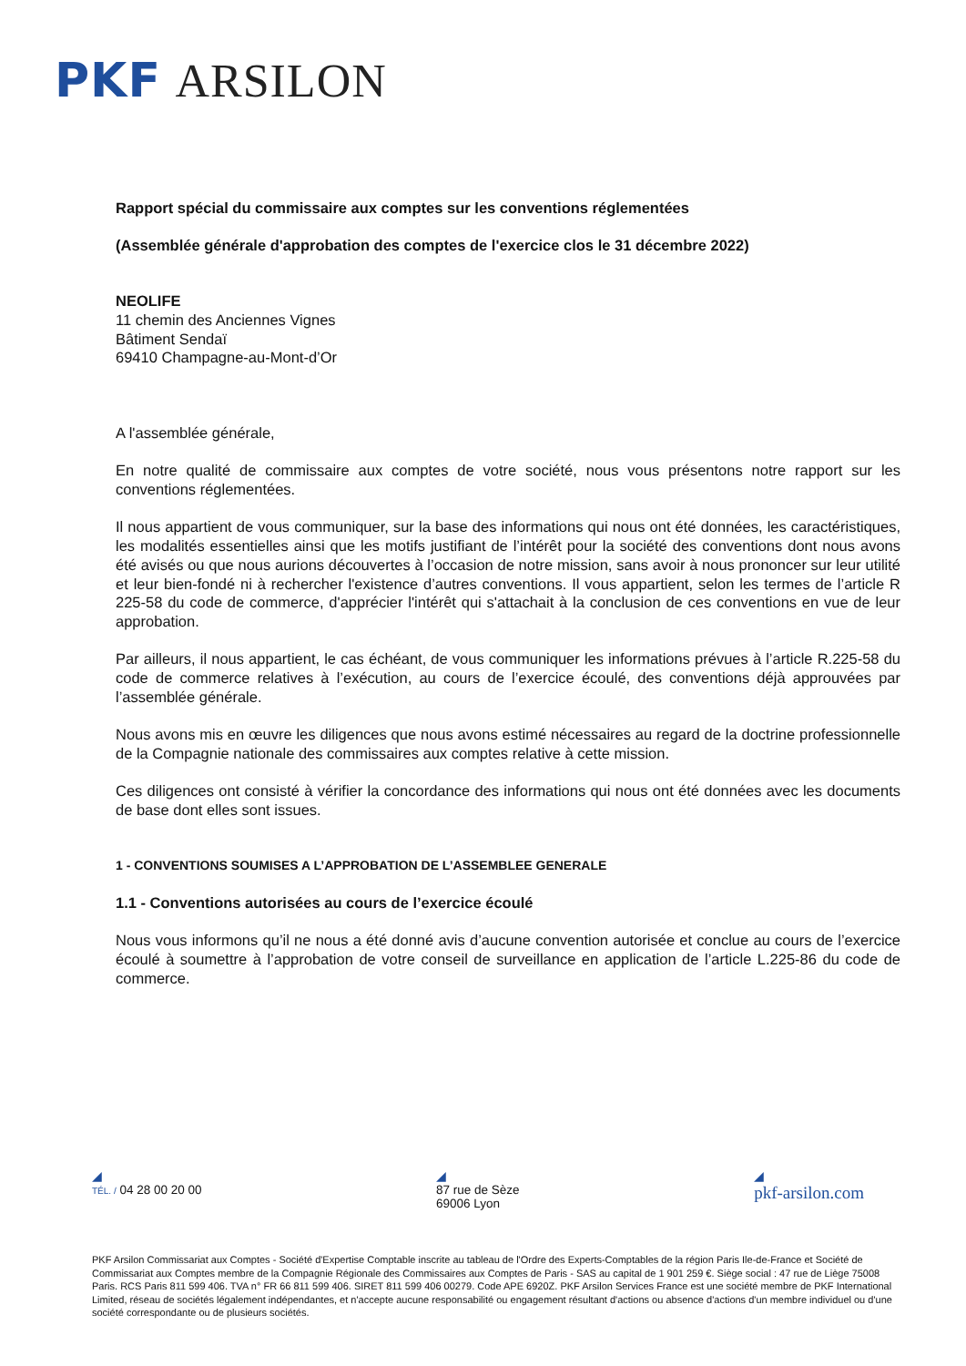PKF ARSILON
Rapport spécial du commissaire aux comptes sur les conventions réglementées
(Assemblée générale d'approbation des comptes de l'exercice clos le 31 décembre 2022)
NEOLIFE
11 chemin des Anciennes Vignes
Bâtiment Sendaï
69410 Champagne-au-Mont-d’Or
A l'assemblée générale,
En notre qualité de commissaire aux comptes de votre société, nous vous présentons notre rapport sur les conventions réglementées.
Il nous appartient de vous communiquer, sur la base des informations qui nous ont été données, les caractéristiques, les modalités essentielles ainsi que les motifs justifiant de l’intérêt pour la société des conventions dont nous avons été avisés ou que nous aurions découvertes à l’occasion de notre mission, sans avoir à nous prononcer sur leur utilité et leur bien-fondé ni à rechercher l'existence d’autres conventions. Il vous appartient, selon les termes de l’article R 225-58 du code de commerce, d'apprécier l'intérêt qui s'attachait à la conclusion de ces conventions en vue de leur approbation.
Par ailleurs, il nous appartient, le cas échéant, de vous communiquer les informations prévues à l’article R.225-58 du code de commerce relatives à l’exécution, au cours de l’exercice écoulé, des conventions déjà approuvées par l’assemblée générale.
Nous avons mis en œuvre les diligences que nous avons estimé nécessaires au regard de la doctrine professionnelle de la Compagnie nationale des commissaires aux comptes relative à cette mission.
Ces diligences ont consisté à vérifier la concordance des informations qui nous ont été données avec les documents de base dont elles sont issues.
1 - CONVENTIONS SOUMISES A L’APPROBATION DE L’ASSEMBLEE GENERALE
1.1 - Conventions autorisées au cours de l’exercice écoulé
Nous vous informons qu’il ne nous a été donné avis d’aucune convention autorisée et conclue au cours de l’exercice écoulé à soumettre à l’approbation de votre conseil de surveillance en application de l’article L.225-86 du code de commerce.
◢
TÉL. / 04 28 00 20 00
◢
87 rue de Sèze
69006 Lyon
◢
pkf-arsilon.com
PKF Arsilon Commissariat aux Comptes - Société d'Expertise Comptable inscrite au tableau de l'Ordre des Experts-Comptables de la région Paris Ile-de-France et Société de Commissariat aux Comptes membre de la Compagnie Régionale des Commissaires aux Comptes de Paris - SAS au capital de 1 901 259 €. Siège social : 47 rue de Liège 75008 Paris. RCS Paris 811 599 406. TVA n° FR 66 811 599 406. SIRET 811 599 406 00279. Code APE 6920Z. PKF Arsilon Services France est une société membre de PKF International Limited, réseau de sociétés légalement indépendantes, et n'accepte aucune responsabilité ou engagement résultant d'actions ou absence d'actions d'un membre individuel ou d'une société correspondante ou de plusieurs sociétés.